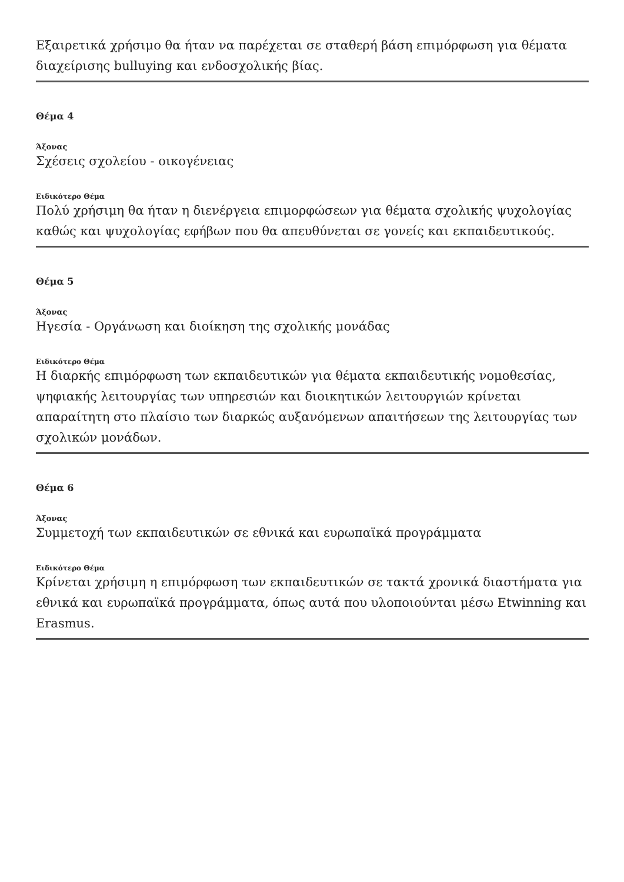Εξαιρετικά χρήσιμο θα ήταν να παρέχεται σε σταθερή βάση επιμόρφωση για θέματα διαχείρισης bulluying και ενδοσχολικής βίας.
Θέμα 4
Άξονας
Σχέσεις σχολείου - οικογένειας
Ειδικότερο Θέμα
Πολύ χρήσιμη θα ήταν η διενέργεια επιμορφώσεων για θέματα σχολικής ψυχολογίας καθώς και ψυχολογίας εφήβων που θα απευθύνεται σε γονείς και εκπαιδευτικούς.
Θέμα 5
Άξονας
Ηγεσία - Οργάνωση και διοίκηση της σχολικής μονάδας
Ειδικότερο Θέμα
Η διαρκής επιμόρφωση των εκπαιδευτικών για θέματα εκπαιδευτικής νομοθεσίας, ψηφιακής λειτουργίας των υπηρεσιών και διοικητικών λειτουργιών κρίνεται απαραίτητη στο πλαίσιο των διαρκώς αυξανόμενων απαιτήσεων της λειτουργίας των σχολικών μονάδων.
Θέμα 6
Άξονας
Συμμετοχή των εκπαιδευτικών σε εθνικά και ευρωπαϊκά προγράμματα
Ειδικότερο Θέμα
Κρίνεται χρήσιμη η επιμόρφωση των εκπαιδευτικών σε τακτά χρονικά διαστήματα για εθνικά και ευρωπαϊκά προγράμματα, όπως αυτά που υλοποιούνται μέσω Etwinning και Erasmus.